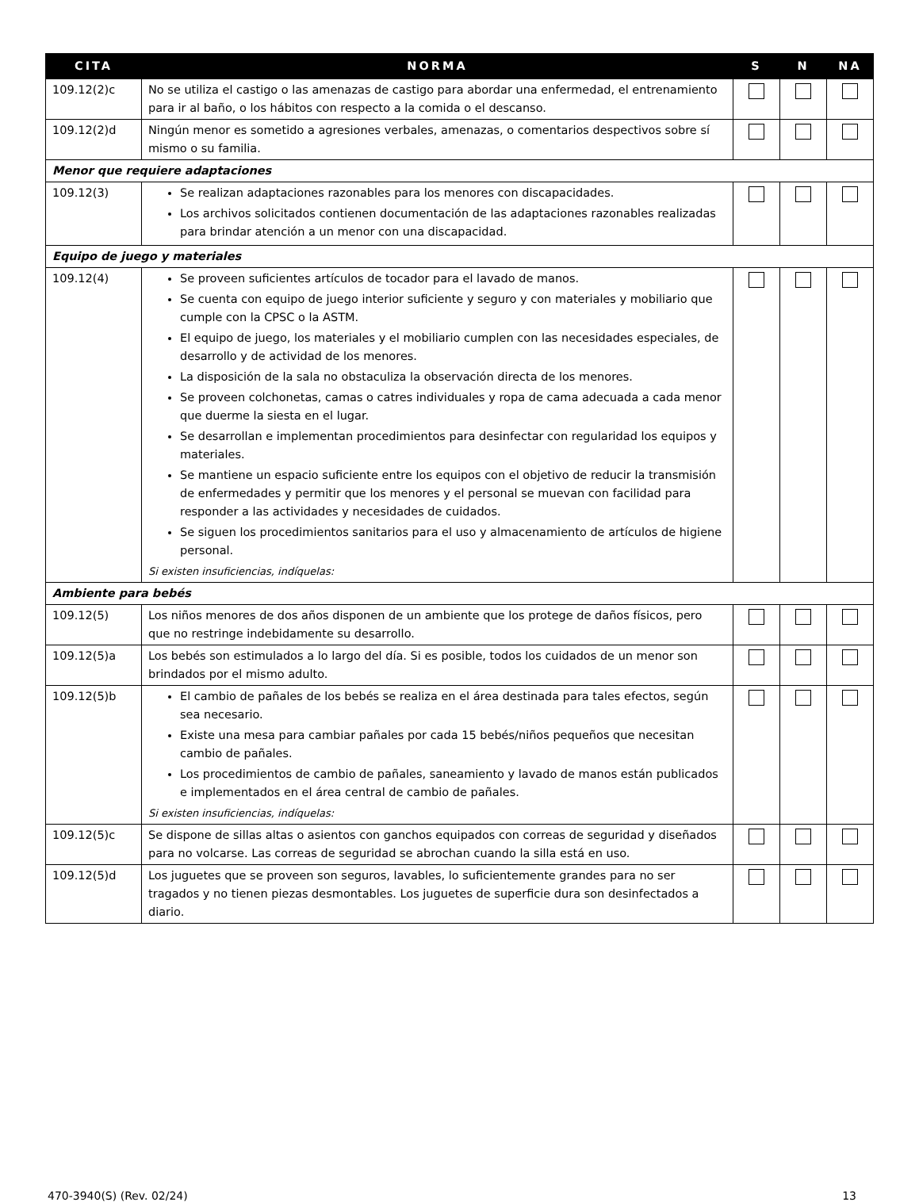| CITA | NORMA | S | N | NA |
| --- | --- | --- | --- | --- |
| 109.12(2)c | No se utiliza el castigo o las amenazas de castigo para abordar una enfermedad, el entrenamiento para ir al baño, o los hábitos con respecto a la comida o el descanso. | | | |
| 109.12(2)d | Ningún menor es sometido a agresiones verbales, amenazas, o comentarios despectivos sobre sí mismo o su familia. | | | |
| Menor que requiere adaptaciones | | | | |
| 109.12(3) | Se realizan adaptaciones razonables para los menores con discapacidades. Los archivos solicitados contienen documentación de las adaptaciones razonables realizadas para brindar atención a un menor con una discapacidad. | | | |
| Equipo de juego y materiales | | | | |
| 109.12(4) | Se proveen suficientes artículos de tocador para el lavado de manos. Se cuenta con equipo de juego interior suficiente y seguro y con materiales y mobiliario que cumple con la CPSC o la ASTM. El equipo de juego, los materiales y el mobiliario cumplen con las necesidades especiales, de desarrollo y de actividad de los menores. La disposición de la sala no obstaculiza la observación directa de los menores. Se proveen colchonetas, camas o catres individuales y ropa de cama adecuada a cada menor que duerme la siesta en el lugar. Se desarrollan e implementan procedimientos para desinfectar con regularidad los equipos y materiales. Se mantiene un espacio suficiente entre los equipos con el objetivo de reducir la transmisión de enfermedades y permitir que los menores y el personal se muevan con facilidad para responder a las actividades y necesidades de cuidados. Se siguen los procedimientos sanitarios para el uso y almacenamiento de artículos de higiene personal. Si existen insuficiencias, indíquelas: | | | |
| Ambiente para bebés | | | | |
| 109.12(5) | Los niños menores de dos años disponen de un ambiente que los protege de daños físicos, pero que no restringe indebidamente su desarrollo. | | | |
| 109.12(5)a | Los bebés son estimulados a lo largo del día. Si es posible, todos los cuidados de un menor son brindados por el mismo adulto. | | | |
| 109.12(5)b | El cambio de pañales de los bebés se realiza en el área destinada para tales efectos, según sea necesario. Existe una mesa para cambiar pañales por cada 15 bebés/niños pequeños que necesitan cambio de pañales. Los procedimientos de cambio de pañales, saneamiento y lavado de manos están publicados e implementados en el área central de cambio de pañales. Si existen insuficiencias, indíquelas: | | | |
| 109.12(5)c | Se dispone de sillas altas o asientos con ganchos equipados con correas de seguridad y diseñados para no volcarse. Las correas de seguridad se abrochan cuando la silla está en uso. | | | |
| 109.12(5)d | Los juguetes que se proveen son seguros, lavables, lo suficientemente grandes para no ser tragados y no tienen piezas desmontables. Los juguetes de superficie dura son desinfectados a diario. | | | |
470-3940(S) (Rev. 02/24) 13